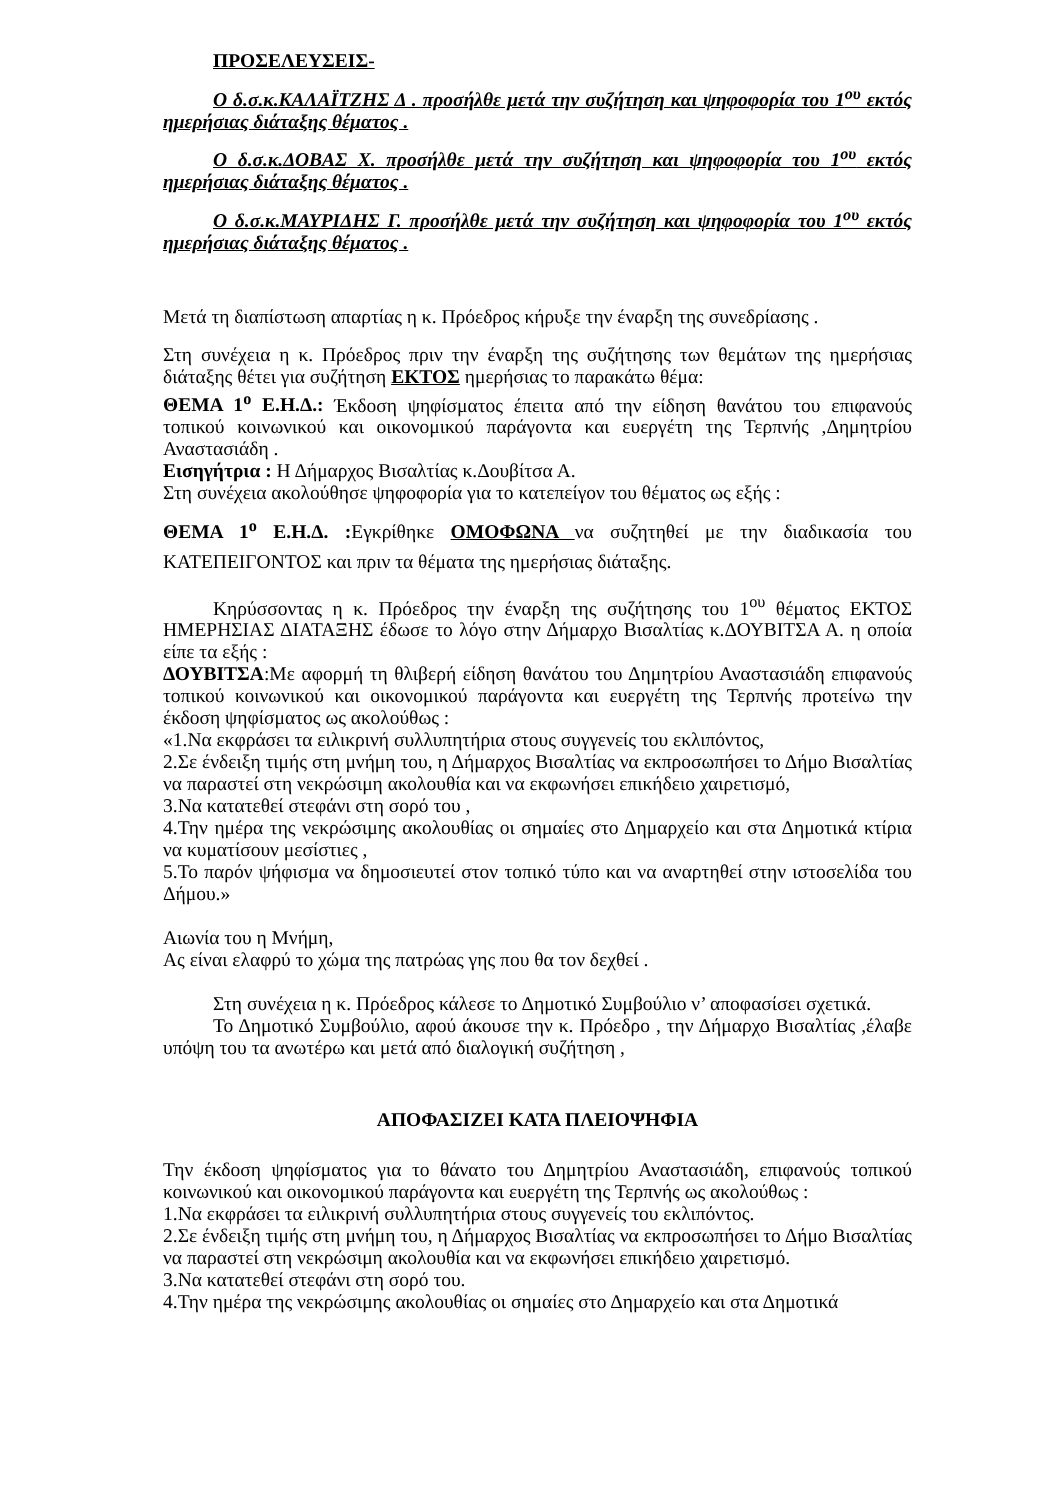ΠΡΟΣΕΛΕΥΣΕΙΣ-
Ο δ.σ.κ.ΚΑΛΑΪΤΖΗΣ Δ . προσήλθε μετά την συζήτηση και ψηφοφορία του 1<sup>ου</sup> εκτός ημερήσιας διάταξης θέματος .
Ο δ.σ.κ.ΔΟΒΑΣ Χ. προσήλθε μετά την συζήτηση και ψηφοφορία του 1<sup>ου</sup> εκτός ημερήσιας διάταξης θέματος .
Ο δ.σ.κ.ΜΑΥΡΙΔΗΣ Γ. προσήλθε μετά την συζήτηση και ψηφοφορία του 1<sup>ου</sup> εκτός ημερήσιας διάταξης θέματος .
Μετά τη διαπίστωση απαρτίας η κ. Πρόεδρος κήρυξε την έναρξη της συνεδρίασης .
Στη συνέχεια η κ. Πρόεδρος πριν την έναρξη της συζήτησης των θεμάτων της ημερήσιας διάταξης θέτει για συζήτηση ΕΚΤΟΣ ημερήσιας το παρακάτω θέμα:
ΘΕΜΑ 1<sup>ο</sup> Ε.Η.Δ.: Έκδοση ψηφίσματος έπειτα από την είδηση θανάτου του επιφανούς τοπικού κοινωνικού και οικονομικού παράγοντα και ευεργέτη της Τερπνής ,Δημητρίου Αναστασιάδη .
Εισηγήτρια : Η Δήμαρχος Βισαλτίας κ.Δουβίτσα Α.
Στη συνέχεια ακολούθησε ψηφοφορία για το κατεπείγον του θέματος ως εξής :
ΘΕΜΑ 1<sup>ο</sup> Ε.Η.Δ. : Εγκρίθηκε ΟΜΟΦΩΝΑ να συζητηθεί με την διαδικασία του ΚΑΤΕΠΕΙΓΟΝΤΟΣ και πριν τα θέματα της ημερήσιας διάταξης.
Κηρύσσοντας η κ. Πρόεδρος την έναρξη της συζήτησης του 1<sup>ου</sup> θέματος ΕΚΤΟΣ ΗΜΕΡΗΣΙΑΣ ΔΙΑΤΑΞΗΣ έδωσε το λόγο στην Δήμαρχο Βισαλτίας κ.ΔΟΥΒΙΤΣΑ Α. η οποία είπε τα εξής :
ΔΟΥΒΙΤΣΑ:Με αφορμή τη θλιβερή είδηση θανάτου του Δημητρίου Αναστασιάδη επιφανούς τοπικού κοινωνικού και οικονομικού παράγοντα και ευεργέτη της Τερπνής προτείνω την έκδοση ψηφίσματος ως ακολούθως :
«1.Να εκφράσει τα ειλικρινή συλλυπητήρια στους συγγενείς του εκλιπόντος,
2.Σε ένδειξη τιμής στη μνήμη του, η Δήμαρχος Βισαλτίας να εκπροσωπήσει το Δήμο Βισαλτίας να παραστεί στη νεκρώσιμη ακολουθία και να εκφωνήσει επικήδειο χαιρετισμό,
3.Να κατατεθεί στεφάνι στη σορό του ,
4.Την ημέρα της νεκρώσιμης ακολουθίας οι σημαίες στο Δημαρχείο και στα Δημοτικά κτίρια να κυματίσουν μεσίστιες ,
5.Το παρόν ψήφισμα να δημοσιευτεί στον τοπικό τύπο και να αναρτηθεί στην ιστοσελίδα του Δήμου.»
Αιωνία του η Μνήμη,
Ας είναι ελαφρύ το χώμα της πατρώας γης που θα τον δεχθεί .
Στη συνέχεια η κ. Πρόεδρος κάλεσε το Δημοτικό Συμβούλιο ν’ αποφασίσει σχετικά.
Το Δημοτικό Συμβούλιο, αφού άκουσε την κ. Πρόεδρο , την Δήμαρχο Βισαλτίας ,έλαβε υπόψη του τα ανωτέρω και μετά από διαλογική συζήτηση ,
ΑΠΟΦΑΣΙΖΕΙ ΚΑΤΑ ΠΛΕΙΟΨΗΦΙΑ
Την έκδοση ψηφίσματος για το θάνατο του Δημητρίου Αναστασιάδη, επιφανούς τοπικού κοινωνικού και οικονομικού παράγοντα και ευεργέτη της Τερπνής ως ακολούθως :
1.Να εκφράσει τα ειλικρινή συλλυπητήρια στους συγγενείς του εκλιπόντος.
2.Σε ένδειξη τιμής στη μνήμη του, η Δήμαρχος Βισαλτίας να εκπροσωπήσει το Δήμο Βισαλτίας να παραστεί στη νεκρώσιμη ακολουθία και να εκφωνήσει επικήδειο χαιρετισμό.
3.Να κατατεθεί στεφάνι στη σορό του.
4.Την ημέρα της νεκρώσιμης ακολουθίας οι σημαίες στο Δημαρχείο και στα Δημοτικά